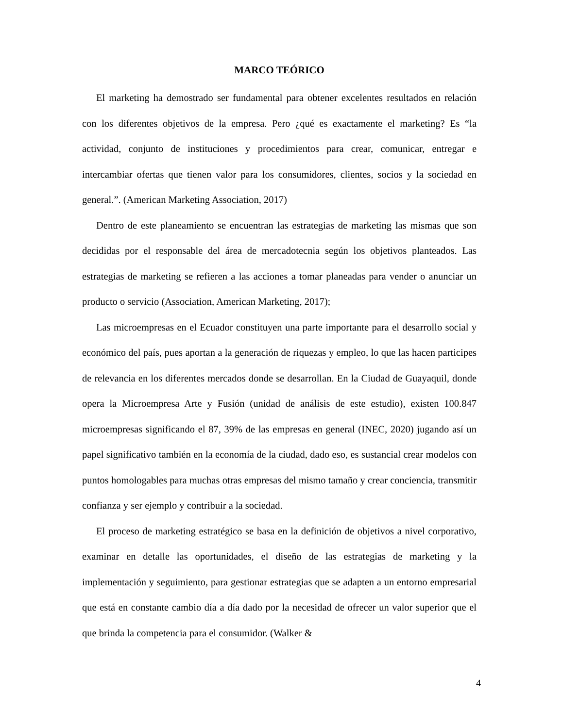MARCO TEÓRICO
El marketing ha demostrado ser fundamental para obtener excelentes resultados en relación con los diferentes objetivos de la empresa. Pero ¿qué es exactamente el marketing? Es “la actividad, conjunto de instituciones y procedimientos para crear, comunicar, entregar e intercambiar ofertas que tienen valor para los consumidores, clientes, socios y la sociedad en general.”. (American Marketing Association, 2017)
Dentro de este planeamiento se encuentran las estrategias de marketing las mismas que son decididas por el responsable del área de mercadotecnia según los objetivos planteados. Las estrategias de marketing se refieren a las acciones a tomar planeadas para vender o anunciar un producto o servicio (Association, American Marketing, 2017);
Las microempresas en el Ecuador constituyen una parte importante para el desarrollo social y económico del país, pues aportan a la generación de riquezas y empleo, lo que las hacen participes de relevancia en los diferentes mercados donde se desarrollan. En la Ciudad de Guayaquil, donde opera la Microempresa Arte y Fusión (unidad de análisis de este estudio), existen 100.847 microempresas significando el 87, 39% de las empresas en general (INEC, 2020) jugando así un papel significativo también en la economía de la ciudad, dado eso, es sustancial crear modelos con puntos homologables para muchas otras empresas del mismo tamaño y crear conciencia, transmitir confianza y ser ejemplo y contribuir a la sociedad.
El proceso de marketing estratégico se basa en la definición de objetivos a nivel corporativo, examinar en detalle las oportunidades, el diseño de las estrategias de marketing y la implementación y seguimiento, para gestionar estrategias que se adapten a un entorno empresarial que está en constante cambio día a día dado por la necesidad de ofrecer un valor superior que el que brinda la competencia para el consumidor. (Walker &
4